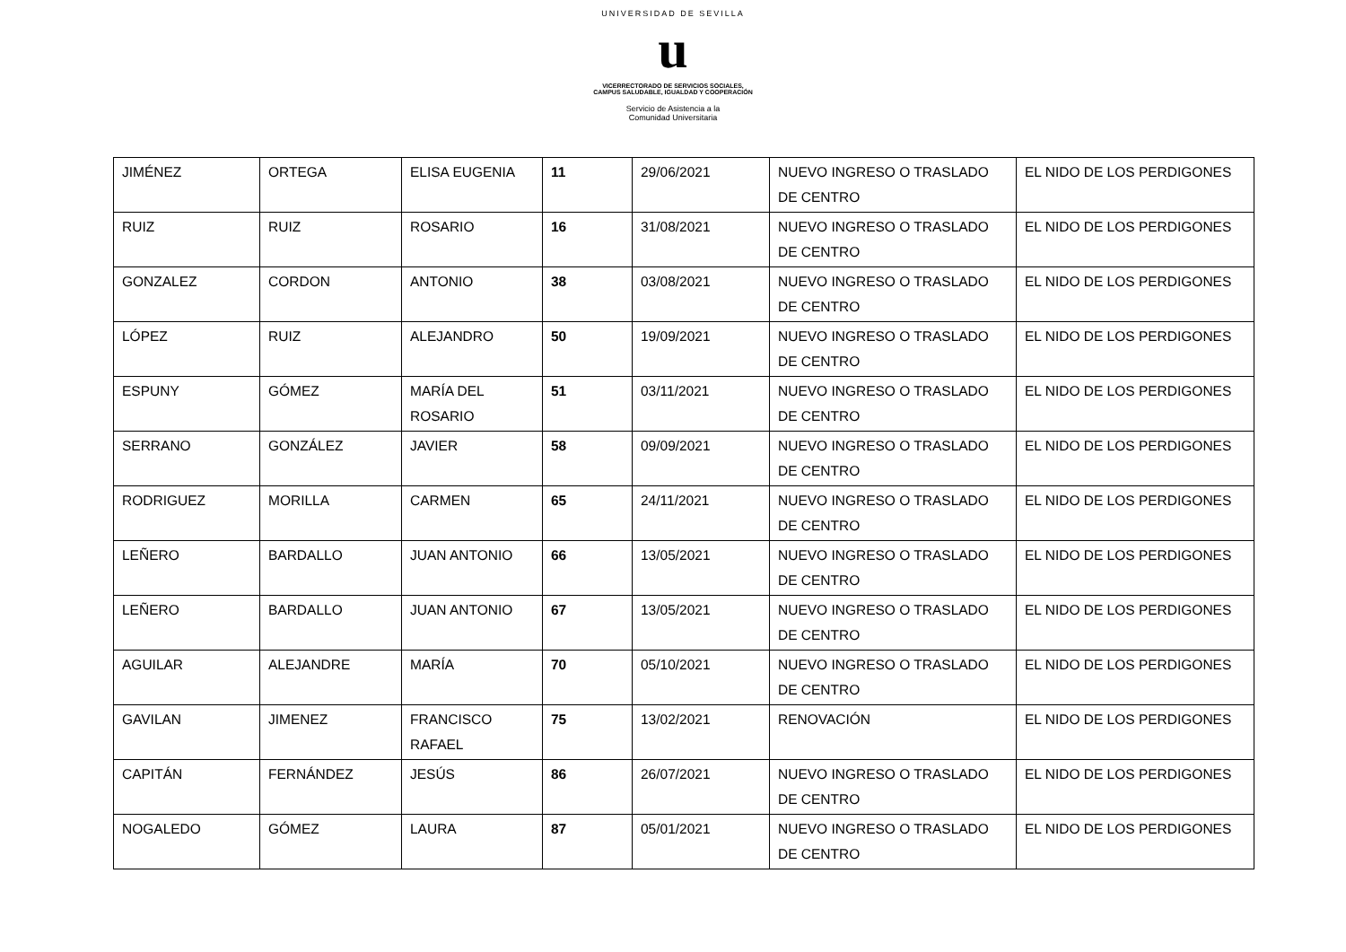UNIVERSIDAD DE SEVILLA
u
VICERRECTORADO DE SERVICIOS SOCIALES,
CAMPUS SALUDABLE, IGUALDAD Y COOPERACIÓN
Servicio de Asistencia a la
Comunidad Universitaria
| JIMÉNEZ | ORTEGA | ELISA EUGENIA | 11 | 29/06/2021 | NUEVO INGRESO O TRASLADO DE CENTRO | EL NIDO DE LOS PERDIGONES |
| RUIZ | RUIZ | ROSARIO | 16 | 31/08/2021 | NUEVO INGRESO O TRASLADO DE CENTRO | EL NIDO DE LOS PERDIGONES |
| GONZALEZ | CORDON | ANTONIO | 38 | 03/08/2021 | NUEVO INGRESO O TRASLADO DE CENTRO | EL NIDO DE LOS PERDIGONES |
| LÓPEZ | RUIZ | ALEJANDRO | 50 | 19/09/2021 | NUEVO INGRESO O TRASLADO DE CENTRO | EL NIDO DE LOS PERDIGONES |
| ESPUNY | GÓMEZ | MARÍA DEL ROSARIO | 51 | 03/11/2021 | NUEVO INGRESO O TRASLADO DE CENTRO | EL NIDO DE LOS PERDIGONES |
| SERRANO | GONZÁLEZ | JAVIER | 58 | 09/09/2021 | NUEVO INGRESO O TRASLADO DE CENTRO | EL NIDO DE LOS PERDIGONES |
| RODRIGUEZ | MORILLA | CARMEN | 65 | 24/11/2021 | NUEVO INGRESO O TRASLADO DE CENTRO | EL NIDO DE LOS PERDIGONES |
| LEÑERO | BARDALLO | JUAN ANTONIO | 66 | 13/05/2021 | NUEVO INGRESO O TRASLADO DE CENTRO | EL NIDO DE LOS PERDIGONES |
| LEÑERO | BARDALLO | JUAN ANTONIO | 67 | 13/05/2021 | NUEVO INGRESO O TRASLADO DE CENTRO | EL NIDO DE LOS PERDIGONES |
| AGUILAR | ALEJANDRE | MARÍA | 70 | 05/10/2021 | NUEVO INGRESO O TRASLADO DE CENTRO | EL NIDO DE LOS PERDIGONES |
| GAVILAN | JIMENEZ | FRANCISCO RAFAEL | 75 | 13/02/2021 | RENOVACIÓN | EL NIDO DE LOS PERDIGONES |
| CAPITÁN | FERNÁNDEZ | JESÚS | 86 | 26/07/2021 | NUEVO INGRESO O TRASLADO DE CENTRO | EL NIDO DE LOS PERDIGONES |
| NOGALEDO | GÓMEZ | LAURA | 87 | 05/01/2021 | NUEVO INGRESO O TRASLADO DE CENTRO | EL NIDO DE LOS PERDIGONES |